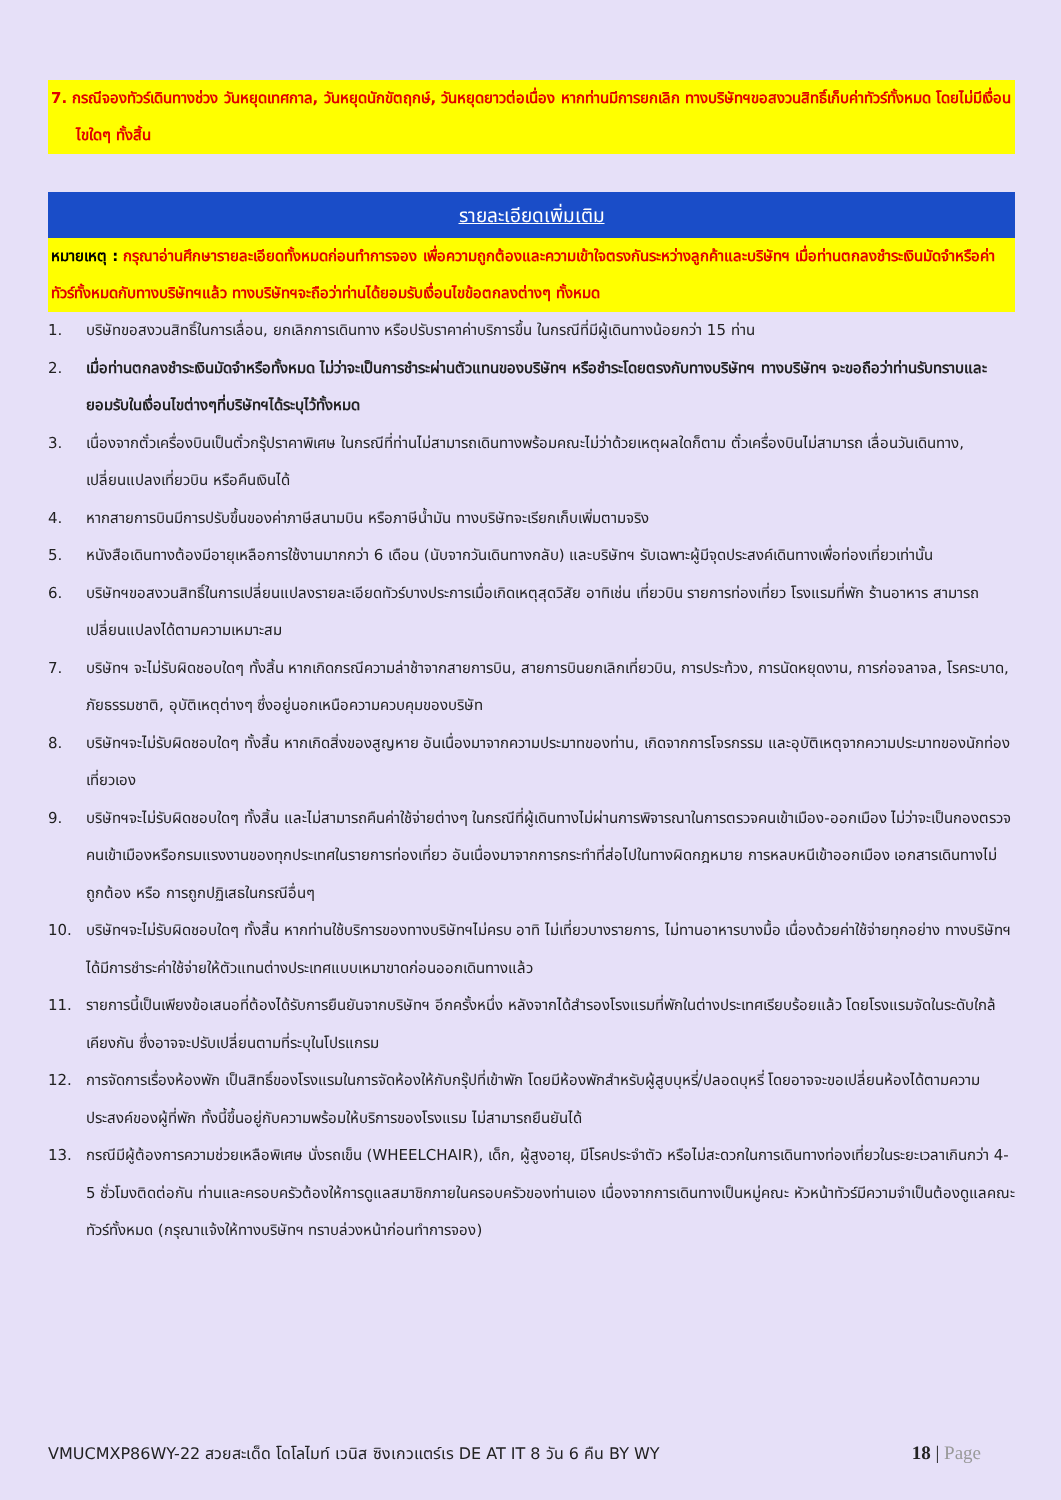7. กรณีจองทัวร์เดินทางช่วง วันหยุดเทศกาล, วันหยุดนักขัตฤกษ์, วันหยุดยาวต่อเนื่อง หากท่านมีการยกเลิก ทางบริษัทฯขอสงวนสิทธิ์เก็บค่าทัวร์ทั้งหมด โดยไม่มีเงื่อนไขใดๆ ทั้งสิ้น
รายละเอียดเพิ่มเติม
หมายเหตุ : กรุณาอ่านศึกษารายละเอียดทั้งหมดก่อนทำการจอง เพื่อความถูกต้องและความเข้าใจตรงกันระหว่างลูกค้าและบริษัทฯ เมื่อท่านตกลงชำระเงินมัดจำหรือค่าทัวร์ทั้งหมดกับทางบริษัทฯแล้ว ทางบริษัทฯจะถือว่าท่านได้ยอมรับเงื่อนไขข้อตกลงต่างๆ ทั้งหมด
1. บริษัทขอสงวนสิทธิ์ในการเลื่อน, ยกเลิกการเดินทาง หรือปรับราคาค่าบริการขึ้น ในกรณีที่มีผู้เดินทางน้อยกว่า 15 ท่าน
2. เมื่อท่านตกลงชำระเงินมัดจำหรือทั้งหมด ไม่ว่าจะเป็นการชำระผ่านตัวแทนของบริษัทฯ หรือชำระโดยตรงกับทางบริษัทฯ ทางบริษัทฯ จะขอถือว่าท่านรับทราบและยอมรับในเงื่อนไขต่างๆที่บริษัทฯได้ระบุไว้ทั้งหมด
3. เนื่องจากตั๋วเครื่องบินเป็นตั๋วกรุ๊ปราคาพิเศษ ในกรณีที่ท่านไม่สามารถเดินทางพร้อมคณะไม่ว่าด้วยเหตุผลใดก็ตาม ตั๋วเครื่องบินไม่สามารถ เลื่อนวันเดินทาง, เปลี่ยนแปลงเที่ยวบิน หรือคืนเงินได้
4. หากสายการบินมีการปรับขึ้นของค่าภาษีสนามบิน หรือภาษีน้ำมัน ทางบริษัทจะเรียกเก็บเพิ่มตามจริง
5. หนังสือเดินทางต้องมีอายุเหลือการใช้งานมากกว่า 6 เดือน (นับจากวันเดินทางกลับ) และบริษัทฯ รับเฉพาะผู้มีจุดประสงค์เดินทางเพื่อท่องเที่ยวเท่านั้น
6. บริษัทฯขอสงวนสิทธิ์ในการเปลี่ยนแปลงรายละเอียดทัวร์บางประการเมื่อเกิดเหตุสุดวิสัย อาทิเช่น เที่ยวบิน รายการท่องเที่ยว โรงแรมที่พัก ร้านอาหาร สามารถเปลี่ยนแปลงได้ตามความเหมาะสม
7. บริษัทฯ จะไม่รับผิดชอบใดๆ ทั้งสิ้น หากเกิดกรณีความล่าช้าจากสายการบิน, สายการบินยกเลิกเที่ยวบิน, การประท้วง, การนัดหยุดงาน, การก่อจลาจล, โรคระบาด, ภัยธรรมชาติ, อุบัติเหตุต่างๆ ซึ่งอยู่นอกเหนือความควบคุมของบริษัท
8. บริษัทฯจะไม่รับผิดชอบใดๆ ทั้งสิ้น หากเกิดสิ่งของสูญหาย อันเนื่องมาจากความประมาทของท่าน, เกิดจากการโจรกรรม และอุบัติเหตุจากความประมาทของนักท่องเที่ยวเอง
9. บริษัทฯจะไม่รับผิดชอบใดๆ ทั้งสิ้น และไม่สามารถคืนค่าใช้จ่ายต่างๆ ในกรณีที่ผู้เดินทางไม่ผ่านการพิจารณาในการตรวจคนเข้าเมือง-ออกเมือง ไม่ว่าจะเป็นกองตรวจคนเข้าเมืองหรือกรมแรงงานของทุกประเทศในรายการท่องเที่ยว อันเนื่องมาจากการกระทำที่ส่อไปในทางผิดกฎหมาย การหลบหนีเข้าออกเมือง เอกสารเดินทางไม่ถูกต้อง หรือ การถูกปฏิเสธในกรณีอื่นๆ
10. บริษัทฯจะไม่รับผิดชอบใดๆ ทั้งสิ้น หากท่านใช้บริการของทางบริษัทฯไม่ครบ อาทิ ไม่เที่ยวบางรายการ, ไม่ทานอาหารบางมื้อ เนื่องด้วยค่าใช้จ่ายทุกอย่าง ทางบริษัทฯได้มีการชำระค่าใช้จ่ายให้ตัวแทนต่างประเทศแบบเหมาขาดก่อนออกเดินทางแล้ว
11. รายการนี้เป็นเพียงข้อเสนอที่ต้องได้รับการยืนยันจากบริษัทฯ อีกครั้งหนึ่ง หลังจากได้สำรองโรงแรมที่พักในต่างประเทศเรียบร้อยแล้ว โดยโรงแรมจัดในระดับใกล้เคียงกัน ซึ่งอาจจะปรับเปลี่ยนตามที่ระบุในโปรแกรม
12. การจัดการเรื่องห้องพัก เป็นสิทธิ์ของโรงแรมในการจัดห้องให้กับกรุ๊ปที่เข้าพัก โดยมีห้องพักสำหรับผู้สูบบุหรี่/ปลอดบุหรี่ โดยอาจจะขอเปลี่ยนห้องได้ตามความประสงค์ของผู้ที่พัก ทั้งนี้ขึ้นอยู่กับความพร้อมให้บริการของโรงแรม ไม่สามารถยืนยันได้
13. กรณีมีผู้ต้องการความช่วยเหลือพิเศษ นั่งรถเข็น (WHEELCHAIR), เด็ก, ผู้สูงอายุ, มีโรคประจำตัว หรือไม่สะดวกในการเดินทางท่องเที่ยวในระยะเวลาเกินกว่า 4-5 ชั่วโมงติดต่อกัน ท่านและครอบครัวต้องให้การดูแลสมาชิกภายในครอบครัวของท่านเอง เนื่องจากการเดินทางเป็นหมู่คณะ หัวหน้าทัวร์มีความจำเป็นต้องดูแลคณะทัวร์ทั้งหมด (กรุณาแจ้งให้ทางบริษัทฯ ทราบล่วงหน้าก่อนทำการจอง)
VMUCMXP86WY-22 สวยสะเด็ด โดโลไมท์ เวนิส ซิงเกวแตร์เร DE AT IT 8 วัน 6 คืน BY WY 18 | Page